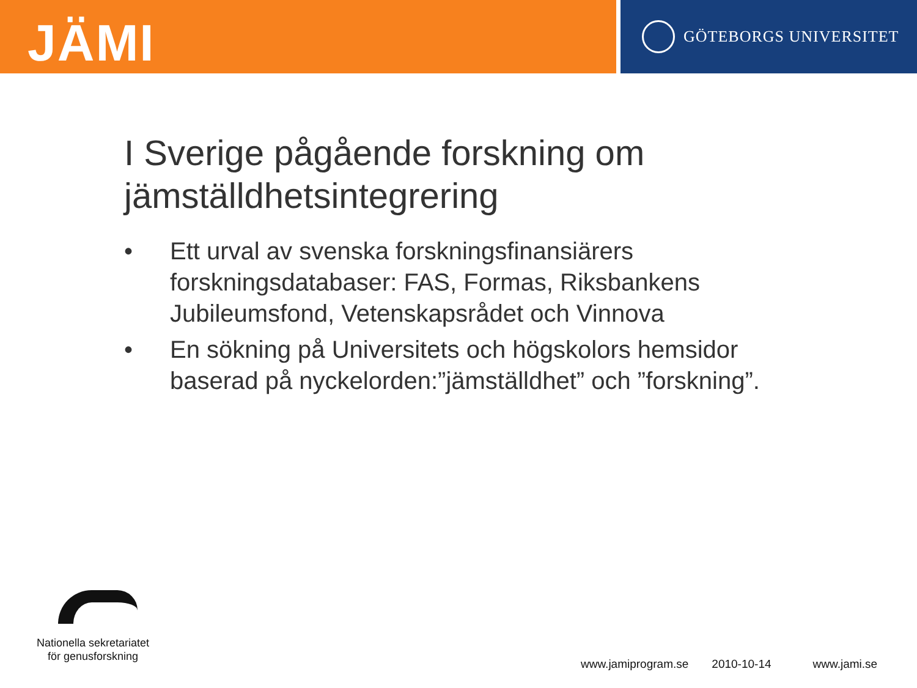JÄMI
GÖTEBORGS UNIVERSITET
I Sverige pågående forskning om jämställdhetsintegrering
• Ett urval av svenska forskningsfinansiärers forskningsdatabaser: FAS, Formas, Riksbankens Jubileumsfond, Vetenskapsrådet och Vinnova
• En sökning på Universitets och högskolors hemsidor baserad på nyckelorden:”jämställdhet” och ”forskning”.
Nationella sekretariatet
för genusforskning
www.jamiprogram.se 2010-10-14 www.jami.se